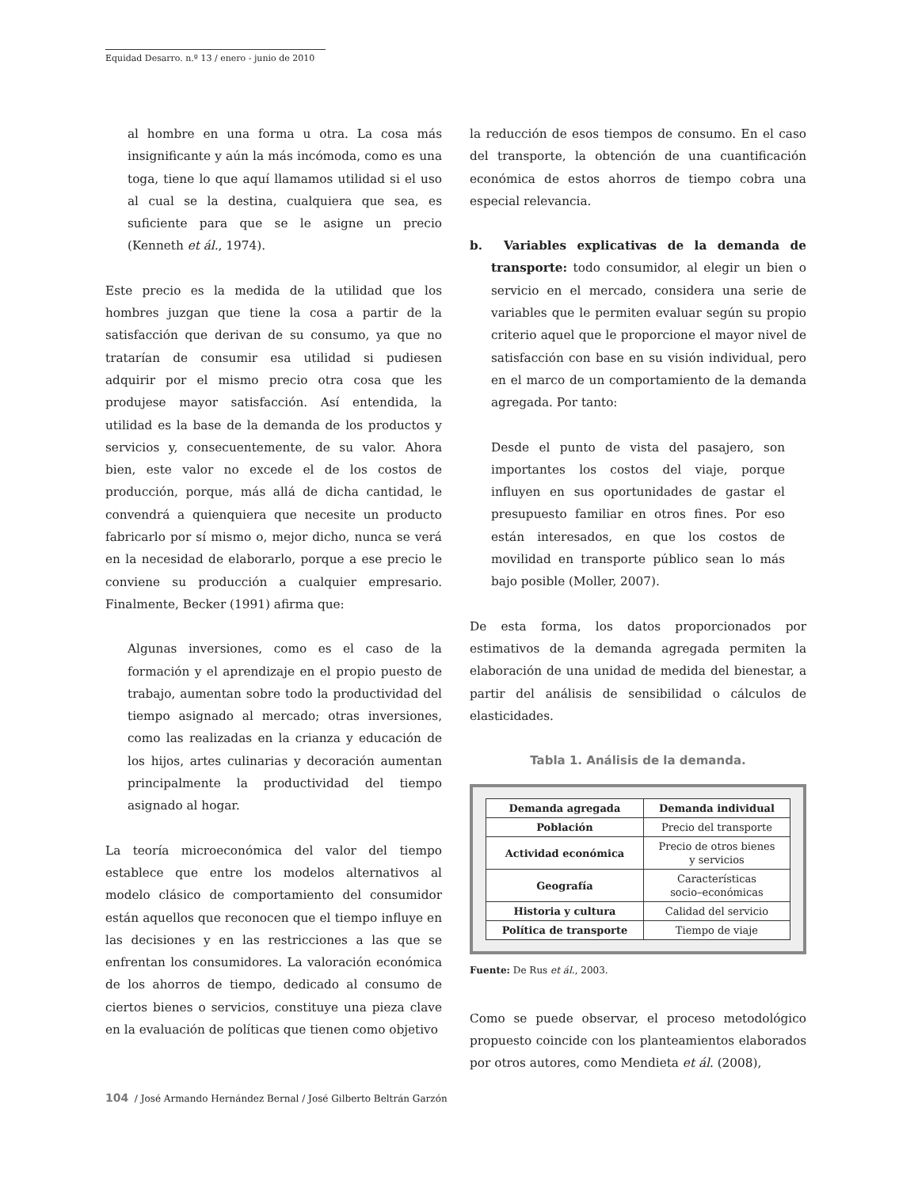Equidad Desarro. n.º 13 / enero - junio de 2010
al hombre en una forma u otra. La cosa más insignificante y aún la más incómoda, como es una toga, tiene lo que aquí llamamos utilidad si el uso al cual se la destina, cualquiera que sea, es suficiente para que se le asigne un precio (Kenneth et ál., 1974).
Este precio es la medida de la utilidad que los hombres juzgan que tiene la cosa a partir de la satisfacción que derivan de su consumo, ya que no tratarían de consumir esa utilidad si pudiesen adquirir por el mismo precio otra cosa que les produjese mayor satisfacción. Así entendida, la utilidad es la base de la demanda de los productos y servicios y, consecuentemente, de su valor. Ahora bien, este valor no excede el de los costos de producción, porque, más allá de dicha cantidad, le convendrá a quienquiera que necesite un producto fabricarlo por sí mismo o, mejor dicho, nunca se verá en la necesidad de elaborarlo, porque a ese precio le conviene su producción a cualquier empresario. Finalmente, Becker (1991) afirma que:
Algunas inversiones, como es el caso de la formación y el aprendizaje en el propio puesto de trabajo, aumentan sobre todo la productividad del tiempo asignado al mercado; otras inversiones, como las realizadas en la crianza y educación de los hijos, artes culinarias y decoración aumentan principalmente la productividad del tiempo asignado al hogar.
La teoría microeconómica del valor del tiempo establece que entre los modelos alternativos al modelo clásico de comportamiento del consumidor están aquellos que reconocen que el tiempo influye en las decisiones y en las restricciones a las que se enfrentan los consumidores. La valoración económica de los ahorros de tiempo, dedicado al consumo de ciertos bienes o servicios, constituye una pieza clave en la evaluación de políticas que tienen como objetivo
la reducción de esos tiempos de consumo. En el caso del transporte, la obtención de una cuantificación económica de estos ahorros de tiempo cobra una especial relevancia.
b. Variables explicativas de la demanda de transporte: todo consumidor, al elegir un bien o servicio en el mercado, considera una serie de variables que le permiten evaluar según su propio criterio aquel que le proporcione el mayor nivel de satisfacción con base en su visión individual, pero en el marco de un comportamiento de la demanda agregada. Por tanto:
Desde el punto de vista del pasajero, son importantes los costos del viaje, porque influyen en sus oportunidades de gastar el presupuesto familiar en otros fines. Por eso están interesados, en que los costos de movilidad en transporte público sean lo más bajo posible (Moller, 2007).
De esta forma, los datos proporcionados por estimativos de la demanda agregada permiten la elaboración de una unidad de medida del bienestar, a partir del análisis de sensibilidad o cálculos de elasticidades.
Tabla 1. Análisis de la demanda.
| Demanda agregada | Demanda individual |
| --- | --- |
| Población | Precio del transporte |
| Actividad económica | Precio de otros bienes y servicios |
| Geografía | Características socio–económicas |
| Historia y cultura | Calidad del servicio |
| Política de transporte | Tiempo de viaje |
Fuente: De Rus et ál., 2003.
Como se puede observar, el proceso metodológico propuesto coincide con los planteamientos elaborados por otros autores, como Mendieta et ál. (2008),
104 / José Armando Hernández Bernal / José Gilberto Beltrán Garzón